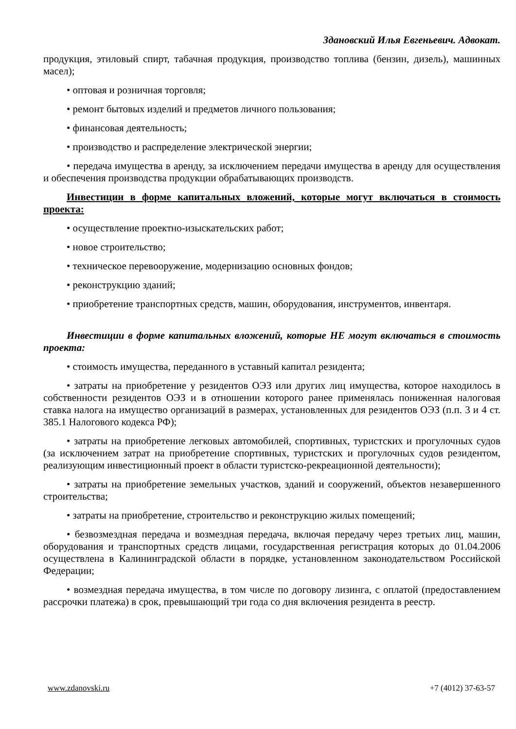Здановский Илья Евгеньевич. Адвокат.
продукция, этиловый спирт, табачная продукция, производство топлива (бензин, дизель), машинных масел);
• оптовая и розничная торговля;
• ремонт бытовых изделий и предметов личного пользования;
• финансовая деятельность;
• производство и распределение электрической энергии;
• передача имущества в аренду, за исключением передачи имущества в аренду для осуществления и обеспечения производства продукции обрабатывающих производств.
Инвестиции в форме капитальных вложений, которые могут включаться в стоимость проекта:
• осуществление проектно-изыскательских работ;
• новое строительство;
• техническое перевооружение, модернизацию основных фондов;
• реконструкцию зданий;
• приобретение транспортных средств, машин, оборудования, инструментов, инвентаря.
Инвестиции в форме капитальных вложений, которые НЕ могут включаться в стоимость проекта:
• стоимость имущества, переданного в уставный капитал резидента;
• затраты на приобретение у резидентов ОЭЗ или других лиц имущества, которое находилось в собственности резидентов ОЭЗ и в отношении которого ранее применялась пониженная налоговая ставка налога на имущество организаций в размерах, установленных для резидентов ОЭЗ (п.п. 3 и 4 ст. 385.1 Налогового кодекса РФ);
• затраты на приобретение легковых автомобилей, спортивных, туристских и прогулочных судов (за исключением затрат на приобретение спортивных, туристских и прогулочных судов резидентом, реализующим инвестиционный проект в области туристско-рекреационной деятельности);
• затраты на приобретение земельных участков, зданий и сооружений, объектов незавершенного строительства;
• затраты на приобретение, строительство и реконструкцию жилых помещений;
• безвозмездная передача и возмездная передача, включая передачу через третьих лиц, машин, оборудования и транспортных средств лицами, государственная регистрация которых до 01.04.2006 осуществлена в Калининградской области в порядке, установленном законодательством Российской Федерации;
• возмездная передача имущества, в том числе по договору лизинга, с оплатой (предоставлением рассрочки платежа) в срок, превышающий три года со дня включения резидента в реестр.
www.zdanovski.ru +7 (4012) 37-63-57